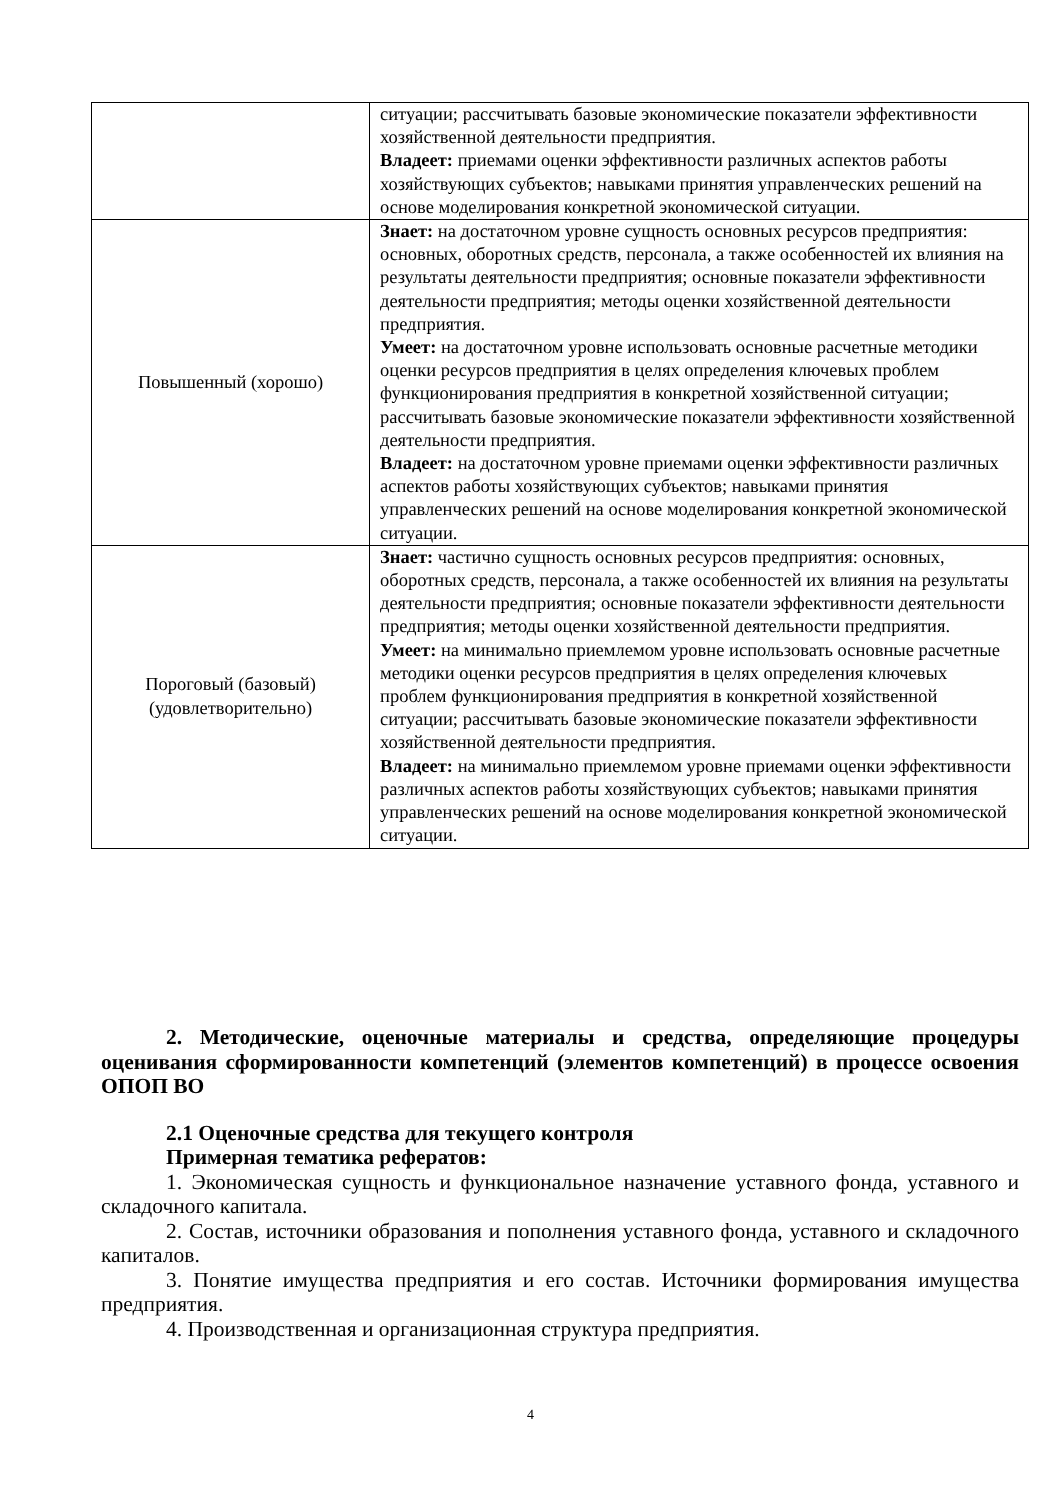| | ситуации; рассчитывать базовые экономические показатели эффективности хозяйственной деятельности предприятия. Владеет: приемами оценки эффективности различных аспектов работы хозяйствующих субъектов; навыками принятия управленческих решений на основе моделирования конкретной экономической ситуации. |
| Повышенный (хорошо) | Знает: на достаточном уровне сущность основных ресурсов предприятия: основных, оборотных средств, персонала, а также особенностей их влияния на результаты деятельности предприятия; основные показатели эффективности деятельности предприятия; методы оценки хозяйственной деятельности предприятия. Умеет: на достаточном уровне использовать основные расчетные методики оценки ресурсов предприятия в целях определения ключевых проблем функционирования предприятия в конкретной хозяйственной ситуации; рассчитывать базовые экономические показатели эффективности хозяйственной деятельности предприятия. Владеет: на достаточном уровне приемами оценки эффективности различных аспектов работы хозяйствующих субъектов; навыками принятия управленческих решений на основе моделирования конкретной экономической ситуации. |
| Пороговый (базовый) (удовлетворительно) | Знает: частично сущность основных ресурсов предприятия: основных, оборотных средств, персонала, а также особенностей их влияния на результаты деятельности предприятия; основные показатели эффективности деятельности предприятия; методы оценки хозяйственной деятельности предприятия. Умеет: на минимально приемлемом уровне использовать основные расчетные методики оценки ресурсов предприятия в целях определения ключевых проблем функционирования предприятия в конкретной хозяйственной ситуации; рассчитывать базовые экономические показатели эффективности хозяйственной деятельности предприятия. Владеет: на минимально приемлемом уровне приемами оценки эффективности различных аспектов работы хозяйствующих субъектов; навыками принятия управленческих решений на основе моделирования конкретной экономической ситуации. |
2. Методические, оценочные материалы и средства, определяющие процедуры оценивания сформированности компетенций (элементов компетенций) в процессе освоения ОПОП ВО
2.1 Оценочные средства для текущего контроля
Примерная тематика рефератов:
1. Экономическая сущность и функциональное назначение уставного фонда, уставного и складочного капитала.
2. Состав, источники образования и пополнения уставного фонда, уставного и складочного капиталов.
3. Понятие имущества предприятия и его состав. Источники формирования имущества предприятия.
4. Производственная и организационная структура предприятия.
4